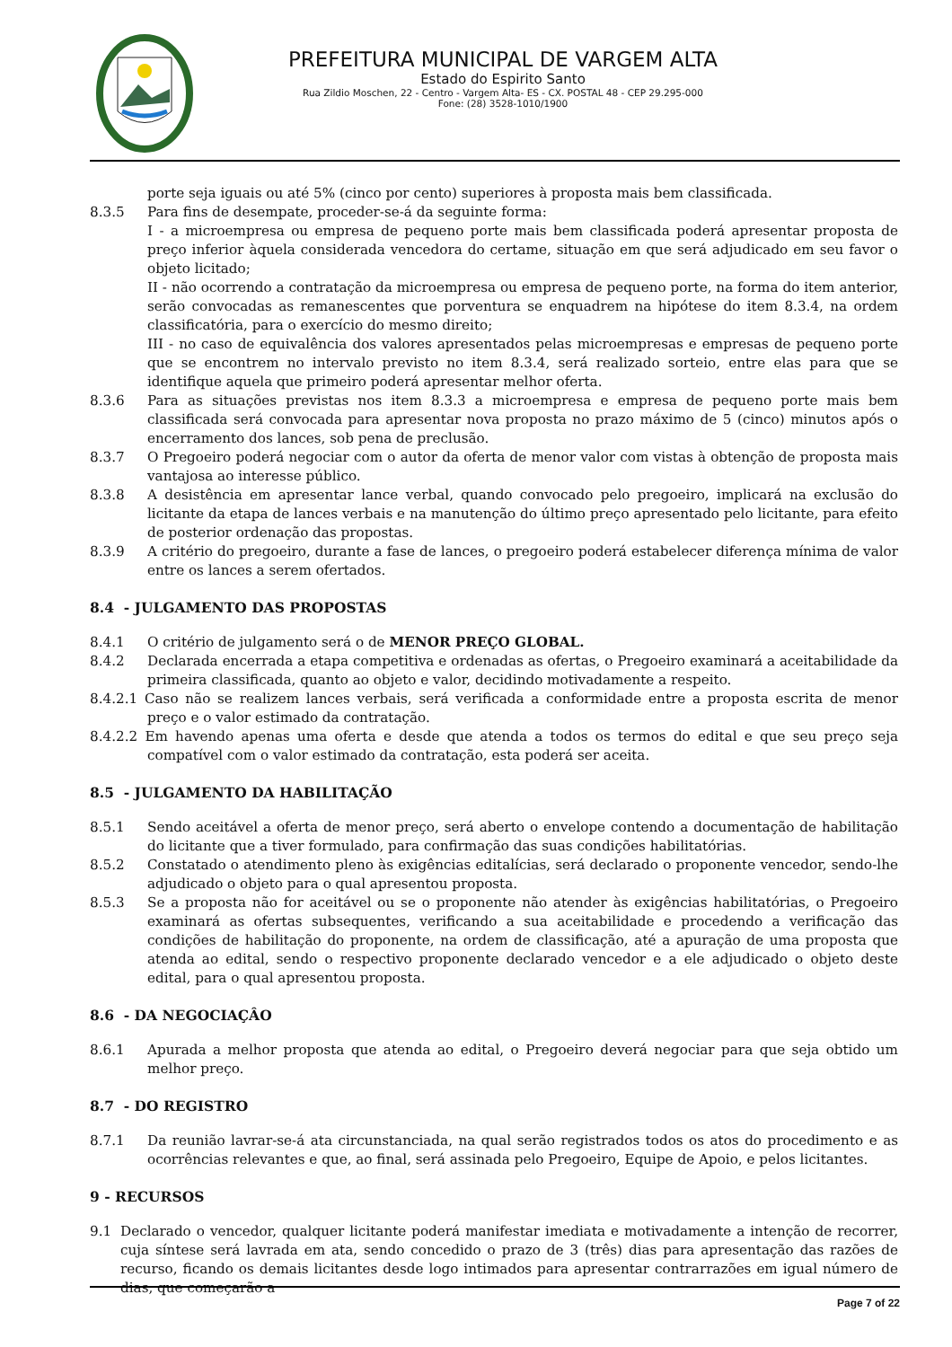PREFEITURA MUNICIPAL DE VARGEM ALTA
Estado do Espirito Santo
Rua Zildio Moschen, 22 - Centro - Vargem Alta- ES - CX. POSTAL 48 - CEP 29.295-000
Fone: (28) 3528-1010/1900
porte seja iguais ou até 5% (cinco por cento) superiores à proposta mais bem classificada.
8.3.5 Para fins de desempate, proceder-se-á da seguinte forma:
I - a microempresa ou empresa de pequeno porte mais bem classificada poderá apresentar proposta de preço inferior àquela considerada vencedora do certame, situação em que será adjudicado em seu favor o objeto licitado;
II - não ocorrendo a contratação da microempresa ou empresa de pequeno porte, na forma do item anterior, serão convocadas as remanescentes que porventura se enquadrem na hipótese do item 8.3.4, na ordem classificatória, para o exercício do mesmo direito;
III - no caso de equivalência dos valores apresentados pelas microempresas e empresas de pequeno porte que se encontrem no intervalo previsto no item 8.3.4, será realizado sorteio, entre elas para que se identifique aquela que primeiro poderá apresentar melhor oferta.
8.3.6 Para as situações previstas nos item 8.3.3 a microempresa e empresa de pequeno porte mais bem classificada será convocada para apresentar nova proposta no prazo máximo de 5 (cinco) minutos após o encerramento dos lances, sob pena de preclusão.
8.3.7 O Pregoeiro poderá negociar com o autor da oferta de menor valor com vistas à obtenção de proposta mais vantajosa ao interesse público.
8.3.8 A desistência em apresentar lance verbal, quando convocado pelo pregoeiro, implicará na exclusão do licitante da etapa de lances verbais e na manutenção do último preço apresentado pelo licitante, para efeito de posterior ordenação das propostas.
8.3.9 A critério do pregoeiro, durante a fase de lances, o pregoeiro poderá estabelecer diferença mínima de valor entre os lances a serem ofertados.
8.4 - JULGAMENTO DAS PROPOSTAS
8.4.1 O critério de julgamento será o de MENOR PREÇO GLOBAL.
8.4.2 Declarada encerrada a etapa competitiva e ordenadas as ofertas, o Pregoeiro examinará a aceitabilidade da primeira classificada, quanto ao objeto e valor, decidindo motivadamente a respeito.
8.4.2.1 Caso não se realizem lances verbais, será verificada a conformidade entre a proposta escrita de menor preço e o valor estimado da contratação.
8.4.2.2 Em havendo apenas uma oferta e desde que atenda a todos os termos do edital e que seu preço seja compatível com o valor estimado da contratação, esta poderá ser aceita.
8.5 - JULGAMENTO DA HABILITAÇÃO
8.5.1 Sendo aceitável a oferta de menor preço, será aberto o envelope contendo a documentação de habilitação do licitante que a tiver formulado, para confirmação das suas condições habilitatórias.
8.5.2 Constatado o atendimento pleno às exigências editalícias, será declarado o proponente vencedor, sendo-lhe adjudicado o objeto para o qual apresentou proposta.
8.5.3 Se a proposta não for aceitável ou se o proponente não atender às exigências habilitatórias, o Pregoeiro examinará as ofertas subsequentes, verificando a sua aceitabilidade e procedendo a verificação das condições de habilitação do proponente, na ordem de classificação, até a apuração de uma proposta que atenda ao edital, sendo o respectivo proponente declarado vencedor e a ele adjudicado o objeto deste edital, para o qual apresentou proposta.
8.6 - DA NEGOCIAÇÂO
8.6.1 Apurada a melhor proposta que atenda ao edital, o Pregoeiro deverá negociar para que seja obtido um melhor preço.
8.7 - DO REGISTRO
8.7.1 Da reunião lavrar-se-á ata circunstanciada, na qual serão registrados todos os atos do procedimento e as ocorrências relevantes e que, ao final, será assinada pelo Pregoeiro, Equipe de Apoio, e pelos licitantes.
9 - RECURSOS
9.1 Declarado o vencedor, qualquer licitante poderá manifestar imediata e motivadamente a intenção de recorrer, cuja síntese será lavrada em ata, sendo concedido o prazo de 3 (três) dias para apresentação das razões de recurso, ficando os demais licitantes desde logo intimados para apresentar contrarrazões em igual número de dias, que começarão a
Page 7 of 22